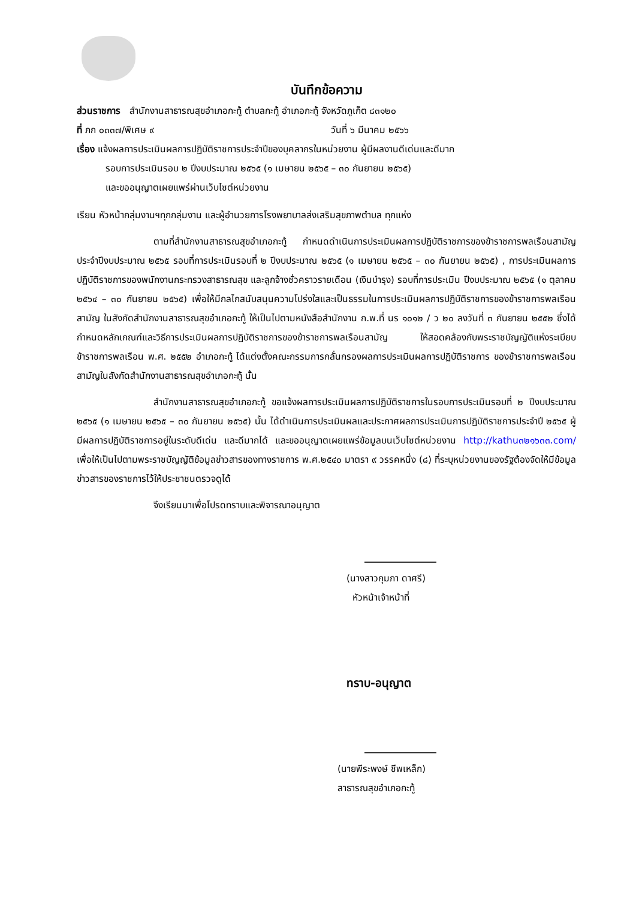บันทึกข้อความ
ส่วนราชการ สำนักงานสาธารณสุขอำเภอกะทู้ ตำบลกะทู้ อำเภอกะทู้ จังหวัดภูเก็ต ๘๓๑๒๐
ที่ ภก ๐๓๓๗/พิเศษ ๙ วันที่ ๖ มีนาคม ๒๕๖๖
เรื่อง แจ้งผลการประเมินผลการปฏิบัติราชการประจำปีของบุคลากรในหน่วยงาน ผู้มีผลงานดีเด่นและดีมาก
รอบการประเมินรอบ ๒ ปีงบประมาณ ๒๕๖๕ (๑ เมษายน ๒๕๖๕ – ๓๐ กันยายน ๒๕๖๕)
และขออนุญาตเผยแพร่ผ่านเว็บไซต์หน่วยงาน
เรียน หัวหน้ากลุ่มงานฯทุกกลุ่มงาน และผู้อำนวยการโรงพยาบาลส่งเสริมสุขภาพตำบล ทุกแห่ง
ตามที่สำนักงานสาธารณสุขอำเภอกะทู้ กำหนดดำเนินการประเมินผลการปฏิบัติราชการของข้าราชการพลเรือนสามัญ ประจำปีงบประมาณ ๒๕๖๕ รอบที่การประเมินรอบที่ ๒ ปีงบประมาณ ๒๕๖๕ (๑ เมษายน ๒๕๖๕ – ๓๐ กันยายน ๒๕๖๕) , การประเมินผลการปฏิบัติราชการของพนักงานกระทรวงสาธารณสุข และลูกจ้างชั่วคราวรายเดือน (เงินบำรุง) รอบที่การประเมิน ปีงบประมาณ ๒๕๖๕ (๑ ตุลาคม ๒๕๖๔ – ๓๐ กันยายน ๒๕๖๕) เพื่อให้มีกลไกสนับสนุนความโปร่งใสและเป็นธรรมในการประเมินผลการปฏิบัติราชการของข้าราชการพลเรือนสามัญ ในสังกัดสำนักงานสาธารณสุขอำเภอกะทู้ ให้เป็นไปตามหนังสือสำนักงาน ก.พ.ที่ นร ๑๐๑๒ / ว ๒๐ ลงวันที่ ๓ กันยายน ๒๕๕๒ ซึ่งได้กำหนดหลักเกณฑ์และวิธีการประเมินผลการปฏิบัติราชการของข้าราชการพลเรือนสามัญ ให้สอดคล้องกับพระราชบัญญัติแห่งระเบียบข้าราชการพลเรือน พ.ศ. ๒๕๕๒ อำเภอกะทู้ ได้แต่งตั้งคณะกรรมการกลั่นกรองผลการประเมินผลการปฏิบัติราชการ ของข้าราชการพลเรือนสามัญในสังกัดสำนักงานสาธารณสุขอำเภอกะทู้ นั้น
สำนักงานสาธารณสุขอำเภอกะทู้ ขอแจ้งผลการประเมินผลการปฏิบัติราชการในรอบการประเมินรอบที่ ๒ ปีงบประมาณ ๒๕๖๕ (๑ เมษายน ๒๕๖๕ – ๓๐ กันยายน ๒๕๖๕) นั้น ได้ดำเนินการประเมินผลและประกาศผลการประเมินการปฏิบัติราชการประจำปี ๒๕๖๕ ผู้มีผลการปฏิบัติราชการอยู่ในระดับดีเด่น และดีมากได้ และขออนุญาตเผยแพร่ข้อมูลบนเว็บไซต์หน่วยงาน http://kathu๓๒๑๖๓๓.com/เพื่อให้เป็นไปตามพระราชบัญญัติข้อมูลข่าวสารของทางราชการ พ.ศ.๒๕๔๐ มาตรา ๙ วรรคหนึ่ง (๘) ที่ระบุหน่วยงานของรัฐต้องจัดให้มีข้อมูลข่าวสารของราชการไว้ให้ประชาชนตรวจดูได้
จึงเรียนมาเพื่อโปรดทราบและพิจารณาอนุญาต
(นางสาวกุมภา ดาศรี)
หัวหน้าเจ้าหน้าที่
ทราบ-อนุญาต
(นายพีระพงษ์ ชีพเหล็ก)
สาธารณสุขอำเภอกะทู้